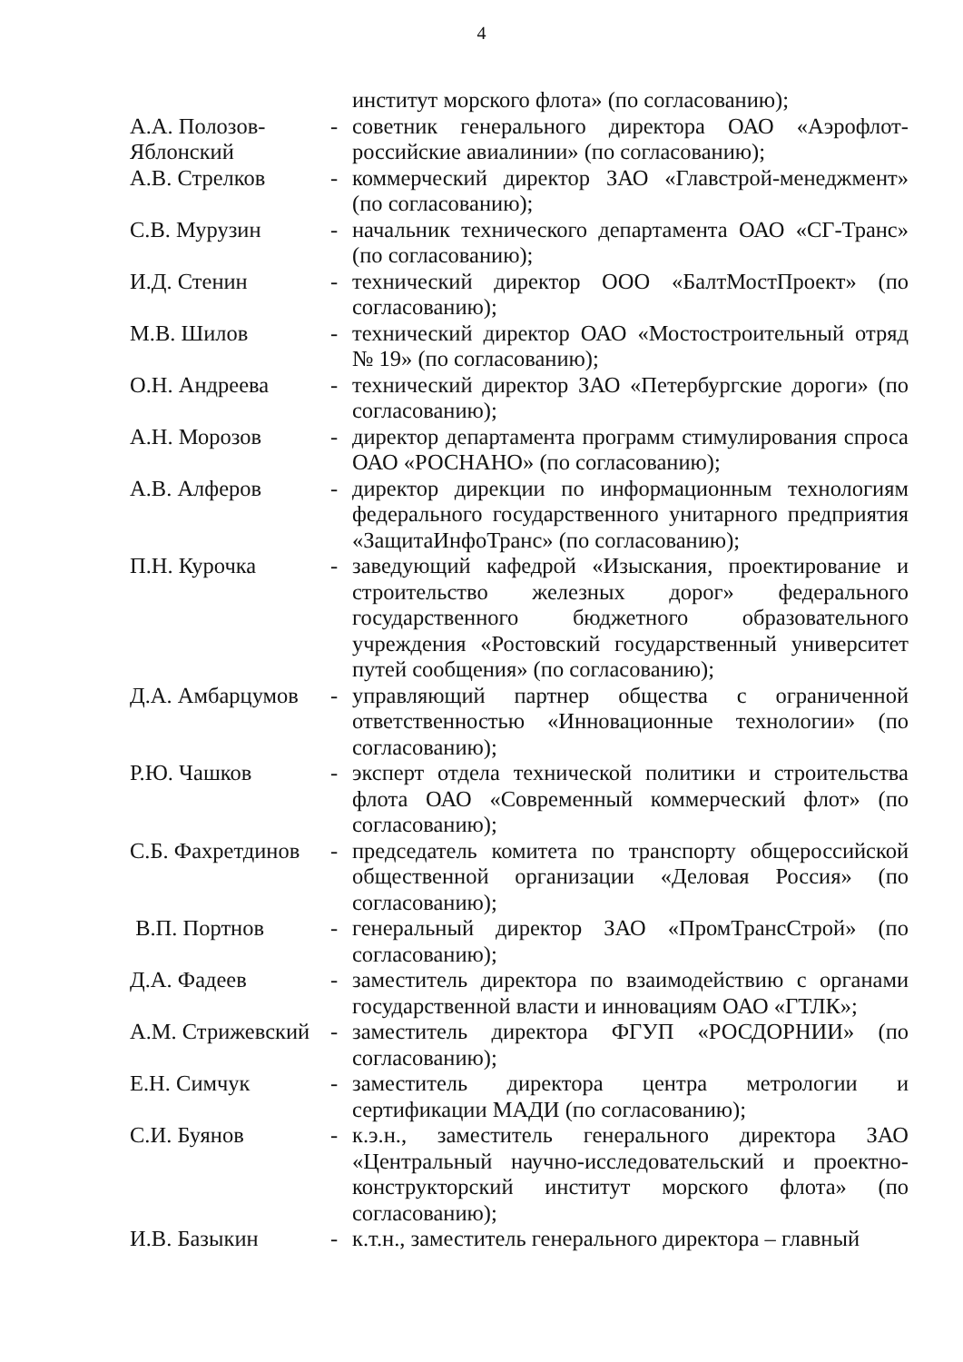4
| | | институт морского флота» (по согласованию); |
| А.А. Полозов-Яблонский | - | советник генерального директора ОАО «Аэрофлот-российские авиалинии» (по согласованию); |
| А.В. Стрелков | - | коммерческий директор ЗАО «Главстрой-менеджмент» (по согласованию); |
| С.В. Мурузин | - | начальник технического департамента ОАО «СГ-Транс» (по согласованию); |
| И.Д. Стенин | - | технический директор ООО «БалтМостПроект» (по согласованию); |
| М.В. Шилов | - | технический директор ОАО «Мостостроительный отряд № 19» (по согласованию); |
| О.Н. Андреева | - | технический директор ЗАО «Петербургские дороги» (по согласованию); |
| А.Н. Морозов | - | директор департамента программ стимулирования спроса ОАО «РОСНАНО» (по согласованию); |
| А.В. Алферов | - | директор дирекции по информационным технологиям федерального государственного унитарного предприятия «ЗащитаИнфоТранс» (по согласованию); |
| П.Н. Курочка | - | заведующий кафедрой «Изыскания, проектирование и строительство железных дорог» федерального государственного бюджетного образовательного учреждения «Ростовский государственный университет путей сообщения» (по согласованию); |
| Д.А. Амбарцумов | - | управляющий партнер общества с ограниченной ответственностью «Инновационные технологии» (по согласованию); |
| Р.Ю. Чашков | - | эксперт отдела технической политики и строительства флота ОАО «Современный коммерческий флот» (по согласованию); |
| С.Б. Фахретдинов | - | председатель комитета по транспорту общероссийской общественной организации «Деловая Россия» (по согласованию); |
| В.П. Портнов | - | генеральный директор ЗАО «ПромТрансСтрой» (по согласованию); |
| Д.А. Фадеев | - | заместитель директора по взаимодействию с органами государственной власти и инновациям ОАО «ГТЛК»; |
| А.М. Стрижевский | - | заместитель директора ФГУП «РОСДОРНИИ» (по согласованию); |
| Е.Н. Симчук | - | заместитель директора центра метрологии и сертификации МАДИ (по согласованию); |
| С.И. Буянов | - | к.э.н., заместитель генерального директора ЗАО «Центральный научно-исследовательский и проектно-конструкторский институт морского флота» (по согласованию); |
| И.В. Базыкин | - | к.т.н., заместитель генерального директора – главный |